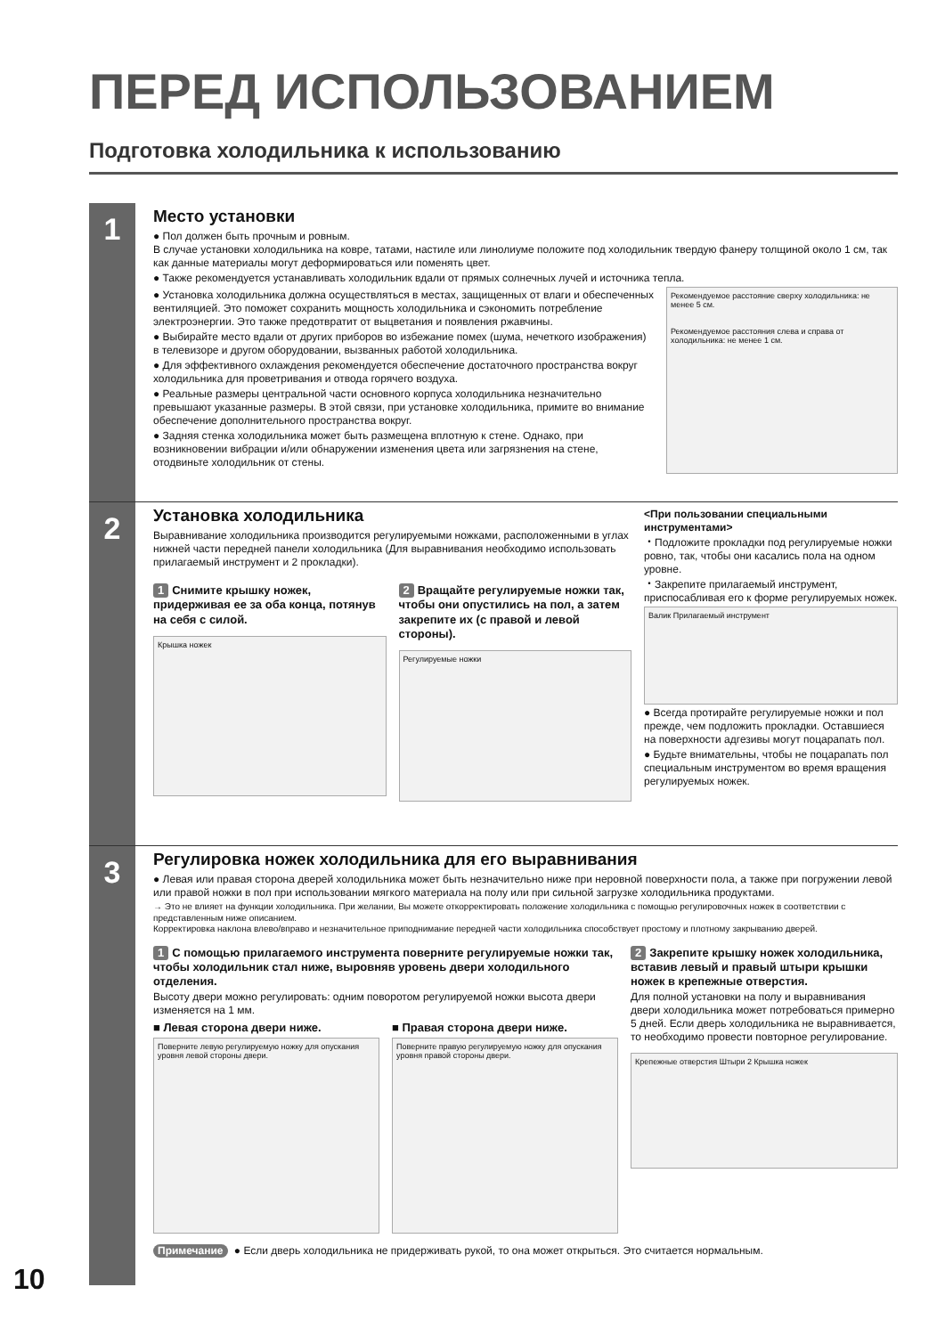ПЕРЕД ИСПОЛЬЗОВАНИЕМ
Подготовка холодильника к использованию
1
Место установки
● Пол должен быть прочным и ровным.
В случае установки холодильника на ковре, татами, настиле или линолиуме положите под холодильник твердую фанеру толщиной около 1 см, так как данные материалы могут деформироваться или поменять цвет.
● Также рекомендуется устанавливать холодильник вдали от прямых солнечных лучей и источника тепла.
● Установка холодильника должна осуществляться в местах, защищенных от влаги и обеспеченных вентиляцией. Это поможет сохранить мощность холодильника и сэкономить потребление электроэнергии. Это также предотвратит от выцветания и появления ржавчины.
● Выбирайте место вдали от других приборов во избежание помех (шума, нечеткого изображения) в телевизоре и другом оборудовании, вызванных работой холодильника.
● Для эффективного охлаждения рекомендуется обеспечение достаточного пространства вокруг холодильника для проветривания и отвода горячего воздуха.
● Реальные размеры центральной части основного корпуса холодильника незначительно превышают указанные размеры. В этой связи, при установке холодильника, примите во внимание обеспечение дополнительного пространства вокруг.
● Задняя стенка холодильника может быть размещена вплотную к стене. Однако, при возникновении вибрации и/или обнаружении изменения цвета или загрязнения на стене, отодвиньте холодильник от стены.
Рекомендуемое расстояние сверху холодильника: не менее 5 см.
Рекомендуемое расстояния слева и справа от холодильника: не менее 1 см.
2
Установка холодильника
Выравнивание холодильника производится регулируемыми ножками, расположенными в углах нижней части передней панели холодильника (Для выравнивания необходимо использовать прилагаемый инструмент и 2 прокладки).
1 Снимите крышку ножек, придерживая ее за оба конца, потянув на себя с силой.
Крышка ножек
2 Вращайте регулируемые ножки так, чтобы они опустились на пол, а затем закрепите их (с правой и левой стороны).
Регулируемые ножки
<При пользовании специальными инструментами>
・Подложите прокладки под регулируемые ножки ровно, так, чтобы они касались пола на одном уровне.
・Закрепите прилагаемый инструмент, приспосабливая его к форме регулируемых ножек.
Валик Прилагаемый инструмент
● Всегда протирайте регулируемые ножки и пол прежде, чем подложить прокладки. Оставшиеся на поверхности адгезивы могут поцарапать пол.
● Будьте внимательны, чтобы не поцарапать пол специальным инструментом во время вращения регулируемых ножек.
3
Регулировка ножек холодильника для его выравнивания
● Левая или правая сторона дверей холодильника может быть незначительно ниже при неровной поверхности пола, а также при погружении левой или правой ножки в пол при использовании мягкого материала на полу или при сильной загрузке холодильника продуктами.
→ Это не влияет на функции холодильника. При желании, Вы можете откорректировать положение холодильника с помощью регулировочных ножек в соответствии с представленным ниже описанием.
Корректировка наклона влево/вправо и незначительное приподнимание передней части холодильника способствует простому и плотному закрыванию дверей.
1 С помощью прилагаемого инструмента поверните регулируемые ножки так, чтобы холодильник стал ниже, выровняв уровень двери холодильного отделения.
Высоту двери можно регулировать: одним поворотом регулируемой ножки высота двери изменяется на 1 мм.
■ Левая сторона двери ниже.
Поверните левую регулируемую ножку для опускания уровня левой стороны двери.
■ Правая сторона двери ниже.
Поверните правую регулируемую ножку для опускания уровня правой стороны двери.
2 Закрепите крышку ножек холодильника, вставив левый и правый штыри крышки ножек в крепежные отверстия.
Для полной установки на полу и выравнивания двери холодильника может потребоваться примерно 5 дней. Если дверь холодильника не выравнивается, то необходимо провести повторное регулирование.
Крепежные отверстия Штыри 2 Крышка ножек
Примечание ● Если дверь холодильника не придерживать рукой, то она может открыться. Это считается нормальным.
10